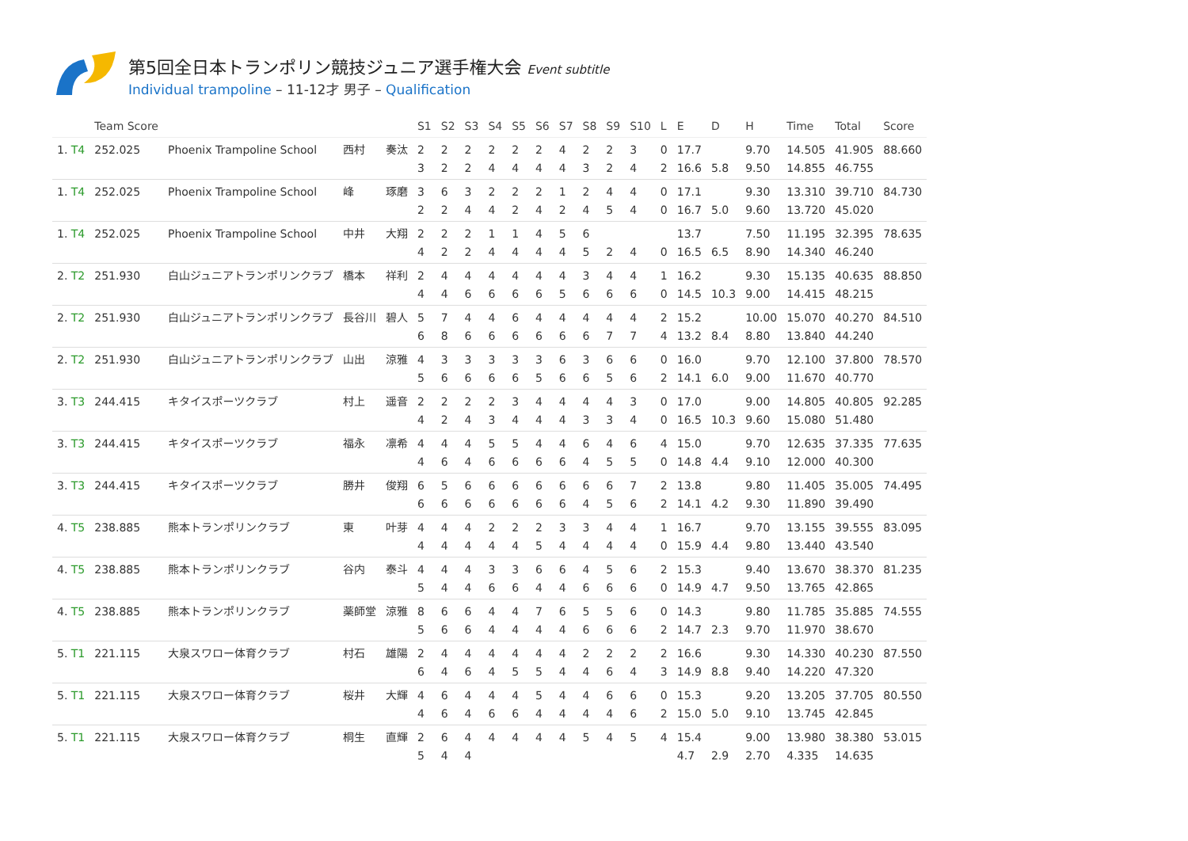第5回全日本トランポリン競技ジュニア選手権大会 Event subtitle
Individual trampoline – 11-12才 男子 – Qualification
| | Team Score | | | | S1 | S2 | S3 | S4 | S5 | S6 | S7 | S8 | S9 | S10 | L | E | D | H | Time | Total | Score |
| --- | --- | --- | --- | --- | --- | --- | --- | --- | --- | --- | --- | --- | --- | --- | --- | --- | --- | --- | --- | --- | --- |
| 1. T4 | 252.025 | Phoenix Trampoline School | 西村 | 奏汰 | 2 3 | 2 2 | 2 2 | 2 4 | 2 4 | 2 4 | 4 4 | 2 3 | 2 2 | 3 4 | 0 2 | 17.7 16.6 | 5.8 | 9.70 9.50 | 14.505 14.855 | 41.905 46.755 | 88.660 |
| 1. T4 | 252.025 | Phoenix Trampoline School | 峰 | 琢磨 | 3 2 | 6 2 | 3 4 | 2 4 | 2 2 | 2 4 | 1 2 | 2 4 | 4 5 | 4 4 | 0 0 | 17.1 16.7 | 5.0 | 9.30 9.60 | 13.310 13.720 | 39.710 45.020 | 84.730 |
| 1. T4 | 252.025 | Phoenix Trampoline School | 中井 | 大翔 | 2 4 | 2 2 | 2 2 | 1 4 | 1 4 | 4 4 | 5 4 | 6 5 | 2 | 4 | 0 | 13.7 16.5 | 6.5 | 7.50 8.90 | 11.195 14.340 | 32.395 46.240 | 78.635 |
| 2. T2 | 251.930 | 白山ジュニアトランポリンクラブ | 橋本 | 祥利 | 2 4 | 4 4 | 4 6 | 4 6 | 4 6 | 4 6 | 4 5 | 3 6 | 4 6 | 4 6 | 1 0 | 16.2 14.5 | 10.3 | 9.30 9.00 | 15.135 14.415 | 40.635 48.215 | 88.850 |
| 2. T2 | 251.930 | 白山ジュニアトランポリンクラブ | 長谷川 | 碧人 | 5 6 | 7 8 | 4 6 | 4 6 | 6 6 | 4 6 | 4 6 | 4 6 | 4 7 | 4 7 | 2 4 | 15.2 13.2 | 8.4 | 10.00 8.80 | 15.070 13.840 | 40.270 44.240 | 84.510 |
| 2. T2 | 251.930 | 白山ジュニアトランポリンクラブ | 山出 | 涼雅 | 4 5 | 3 6 | 3 6 | 3 6 | 3 6 | 3 5 | 6 6 | 3 6 | 6 5 | 6 6 | 0 2 | 16.0 14.1 | 6.0 | 9.70 9.00 | 12.100 11.670 | 37.800 40.770 | 78.570 |
| 3. T3 | 244.415 | キタイスポーツクラブ | 村上 | 遥音 | 2 4 | 2 2 | 2 4 | 2 3 | 3 4 | 4 4 | 4 4 | 4 3 | 4 3 | 3 4 | 0 0 | 17.0 16.5 | 10.3 | 9.00 9.60 | 14.805 15.080 | 40.805 51.480 | 92.285 |
| 3. T3 | 244.415 | キタイスポーツクラブ | 福永 | 凛希 | 4 4 | 4 6 | 4 4 | 5 6 | 5 6 | 4 6 | 4 6 | 6 4 | 4 5 | 6 5 | 4 0 | 15.0 14.8 | 4.4 | 9.70 9.10 | 12.635 12.000 | 37.335 40.300 | 77.635 |
| 3. T3 | 244.415 | キタイスポーツクラブ | 勝井 | 俊翔 | 6 6 | 5 6 | 6 6 | 6 6 | 6 6 | 6 6 | 6 6 | 6 4 | 6 5 | 7 6 | 2 2 | 13.8 14.1 | 4.2 | 9.80 9.30 | 11.405 11.890 | 35.005 39.490 | 74.495 |
| 4. T5 | 238.885 | 熊本トランポリンクラブ | 東 | 叶芽 | 4 4 | 4 4 | 4 4 | 2 4 | 2 4 | 2 5 | 3 4 | 3 4 | 4 4 | 4 4 | 1 0 | 16.7 15.9 | 4.4 | 9.70 9.80 | 13.155 13.440 | 39.555 43.540 | 83.095 |
| 4. T5 | 238.885 | 熊本トランポリンクラブ | 谷内 | 泰斗 | 4 5 | 4 4 | 4 4 | 3 6 | 3 6 | 6 4 | 6 4 | 4 6 | 5 6 | 6 6 | 2 0 | 15.3 14.9 | 4.7 | 9.40 9.50 | 13.670 13.765 | 38.370 42.865 | 81.235 |
| 4. T5 | 238.885 | 熊本トランポリンクラブ | 薬師堂 | 涼雅 | 8 5 | 6 6 | 6 6 | 4 4 | 4 4 | 7 4 | 6 4 | 5 6 | 5 6 | 6 6 | 0 2 | 14.3 14.7 | 2.3 | 9.80 9.70 | 11.785 11.970 | 35.885 38.670 | 74.555 |
| 5. T1 | 221.115 | 大泉スワロー体育クラブ | 村石 | 雄陽 | 2 6 | 4 4 | 4 6 | 4 4 | 4 5 | 4 5 | 4 4 | 2 4 | 2 6 | 2 4 | 2 3 | 16.6 14.9 | 8.8 | 9.30 9.40 | 14.330 14.220 | 40.230 47.320 | 87.550 |
| 5. T1 | 221.115 | 大泉スワロー体育クラブ | 桜井 | 大輝 | 4 4 | 6 6 | 4 4 | 4 6 | 4 6 | 5 4 | 4 4 | 4 4 | 6 4 | 6 6 | 0 2 | 15.3 15.0 | 5.0 | 9.20 9.10 | 13.205 13.745 | 37.705 42.845 | 80.550 |
| 5. T1 | 221.115 | 大泉スワロー体育クラブ | 桐生 | 直輝 | 2 5 | 6 4 | 4 4 | 4 | 4 | 4 | 4 | 5 | 4 | 5 | 4 | 15.4 4.7 | 2.9 | 9.00 2.70 | 13.980 4.335 | 38.380 14.635 | 53.015 |